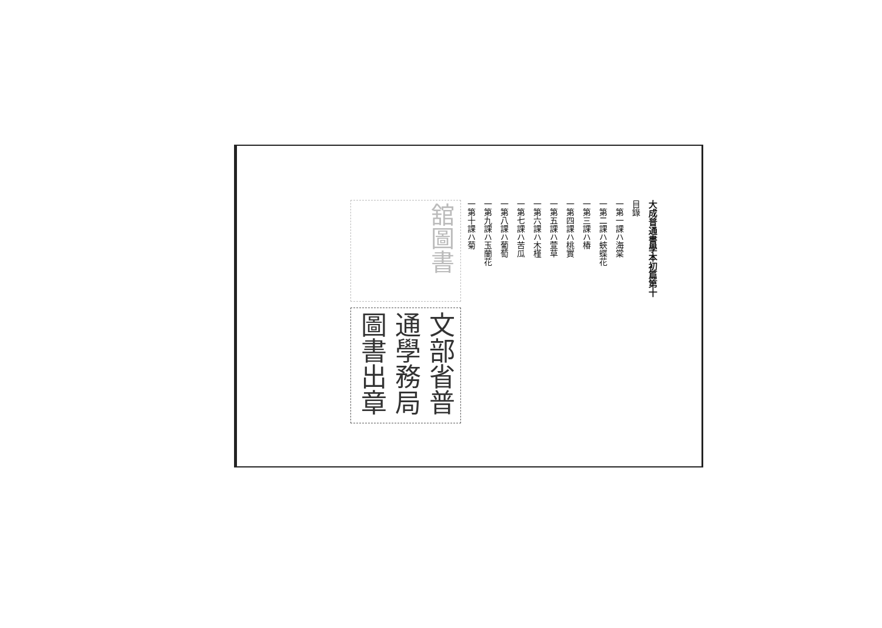大成普通書學本初篇第十
目錄
一第一課ハ海棠
一第二課ハ蛺蝶花
一第三課ハ椿
一第四課ハ桃實
一第五課ハ萱草
一第六課ハ木槿
一第七課ハ苦瓜
一第八課ハ葡萄
一第九課ハ玉蘭花
一第十課ハ菊
舘圖書
文部省普通學務局圖書出章